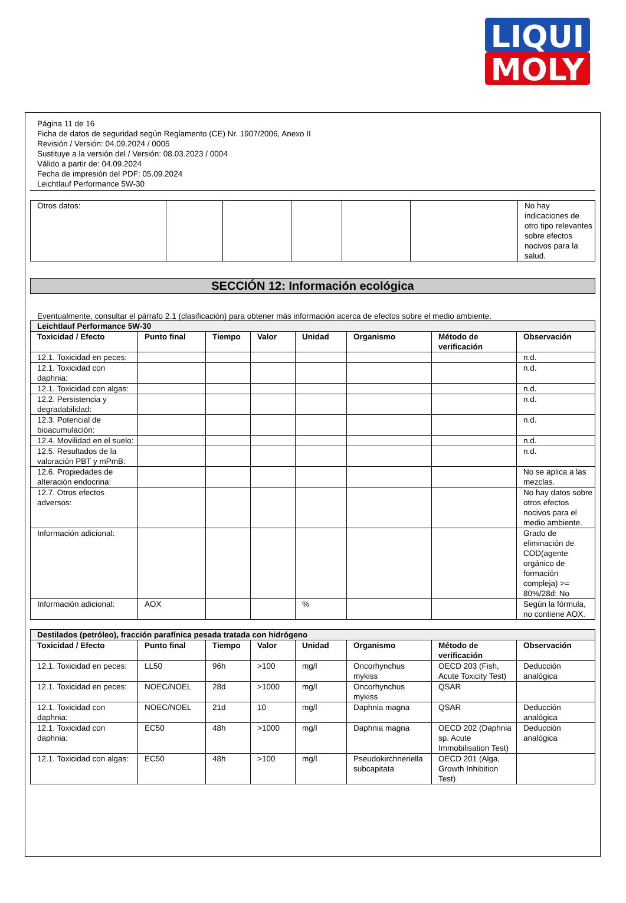LIQUI
MOLY
Página 11 de 16
Ficha de datos de seguridad según Reglamento (CE) Nr. 1907/2006, Anexo II
Revisión / Versión: 04.09.2024 / 0005
Sustituye a la versión del / Versión: 08.03.2023 / 0004
Válido a partir de: 04.09.2024
Fecha de impresión del PDF: 05.09.2024
Leichtlauf Performance 5W-30
| Otros datos: | | | | | | No hay indicaciones de otro tipo relevantes sobre efectos nocivos para la salud. |
SECCIÓN 12: Información ecológica
Eventualmente, consultar el párrafo 2.1 (clasificación) para obtener más información acerca de efectos sobre el medio ambiente.
| Leichtlauf Performance 5W-30 | | | | | | | |
| Toxicidad / Efecto | Punto final | Tiempo | Valor | Unidad | Organismo | Método de verificación | Observación |
| 12.1. Toxicidad en peces: | | | | | | | n.d. |
| 12.1. Toxicidad con daphnia: | | | | | | | n.d. |
| 12.1. Toxicidad con algas: | | | | | | | n.d. |
| 12.2. Persistencia y degradabilidad: | | | | | | | n.d. |
| 12.3. Potencial de bioacumulación: | | | | | | | n.d. |
| 12.4. Movilidad en el suelo: | | | | | | | n.d. |
| 12.5. Resultados de la valoración PBT y mPmB: | | | | | | | n.d. |
| 12.6. Propiedades de alteración endocrina: | | | | | | | No se aplica a las mezclas. |
| 12.7. Otros efectos adversos: | | | | | | | No hay datos sobre otros efectos nocivos para el medio ambiente. |
| Información adicional: | | | | | | | Grado de eliminación de COD(agente orgánico de formación compleja) >= 80%/28d: No |
| Información adicional: | AOX | | | % | | | Según la fórmula, no contiene AOX. |
| Destilados (petróleo), fracción parafínica pesada tratada con hidrógeno | | | | | | | |
| Toxicidad / Efecto | Punto final | Tiempo | Valor | Unidad | Organismo | Método de verificación | Observación |
| 12.1. Toxicidad en peces: | LL50 | 96h | >100 | mg/l | Oncorhynchus mykiss | OECD 203 (Fish, Acute Toxicity Test) | Deducción analógica |
| 12.1. Toxicidad en peces: | NOEC/NOEL | 28d | >1000 | mg/l | Oncorhynchus mykiss | QSAR | |
| 12.1. Toxicidad con daphnia: | NOEC/NOEL | 21d | 10 | mg/l | Daphnia magna | QSAR | Deducción analógica |
| 12.1. Toxicidad con daphnia: | EC50 | 48h | >1000 | mg/l | Daphnia magna | OECD 202 (Daphnia sp. Acute Immobilisation Test) | Deducción analógica |
| 12.1. Toxicidad con algas: | EC50 | 48h | >100 | mg/l | Pseudokirchneriella subcapitata | OECD 201 (Alga, Growth Inhibition Test) | |